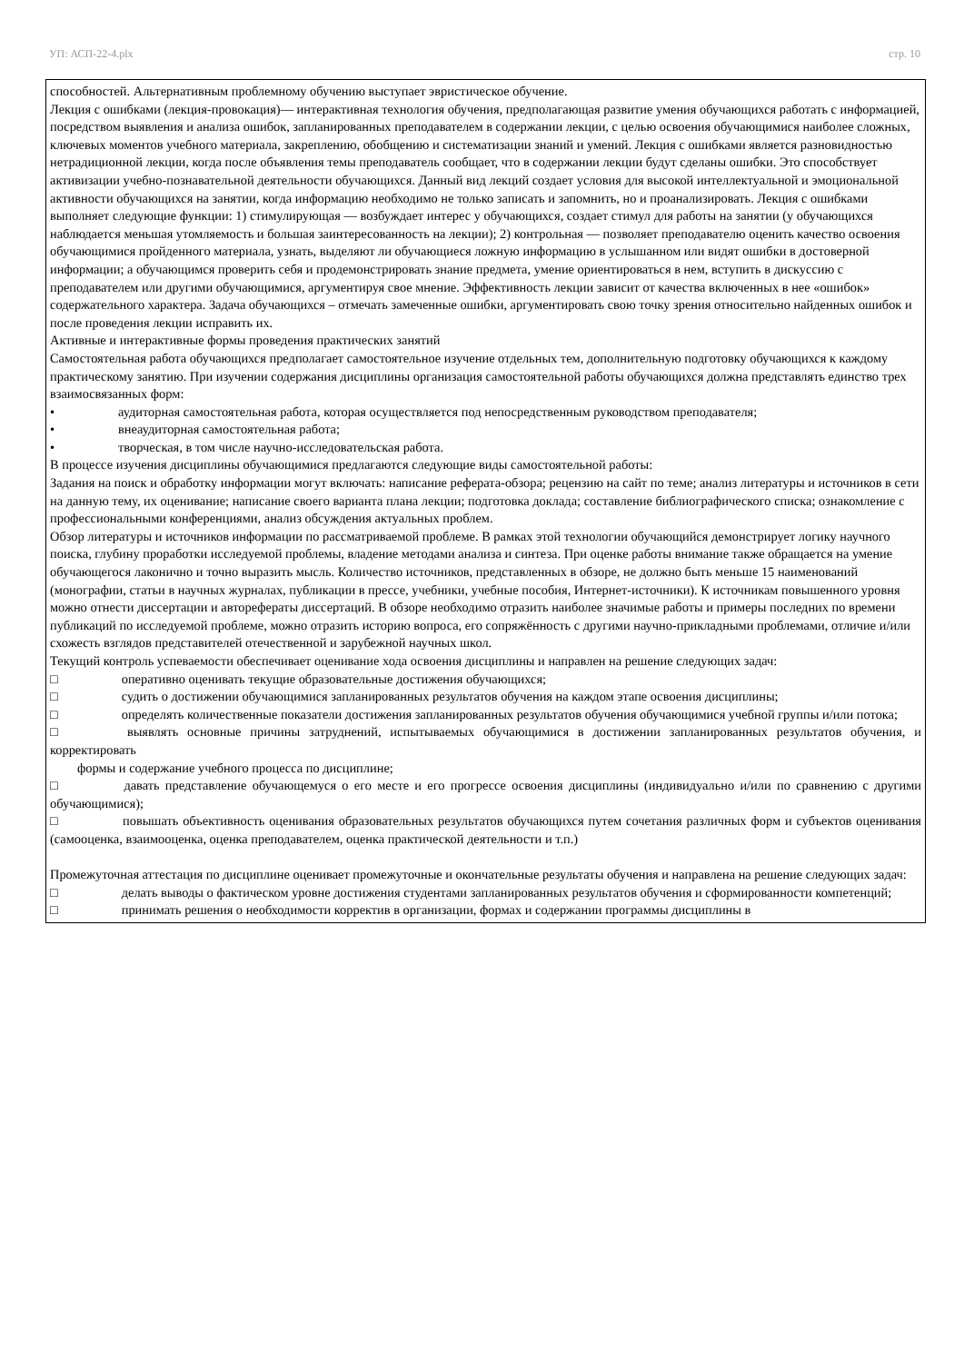УП: АСП-22-4.plx стр. 10
способностей. Альтернативным проблемному обучению выступает эвристическое обучение.
Лекция с ошибками (лекция-провокация)— интерактивная технология обучения, предполагающая развитие умения обучающихся работать с информацией, посредством выявления и анализа ошибок, запланированных преподавателем в содержании лекции, с целью освоения обучающимися наиболее сложных, ключевых моментов учебного материала, закреплению, обобщению и систематизации знаний и умений. Лекция с ошибками является разновидностью нетрадиционной лекции, когда после объявления темы преподаватель сообщает, что в содержании лекции будут сделаны ошибки. Это способствует активизации учебно-познавательной деятельности обучающихся. Данный вид лекций создает условия для высокой интеллектуальной и эмоциональной активности обучающихся на занятии, когда информацию необходимо не только записать и запомнить, но и проанализировать. Лекция с ошибками выполняет следующие функции: 1) стимулирующая — возбуждает интерес у обучающихся, создает стимул для работы на занятии (у обучающихся наблюдается меньшая утомляемость и большая заинтересованность на лекции); 2) контрольная — позволяет преподавателю оценить качество освоения обучающимися пройденного материала, узнать, выделяют ли обучающиеся ложную информацию в услышанном или видят ошибки в достоверной информации; а обучающимся проверить себя и продемонстрировать знание предмета, умение ориентироваться в нем, вступить в дискуссию с преподавателем или другими обучающимися, аргументируя свое мнение. Эффективность лекции зависит от качества включенных в нее «ошибок» содержательного характера. Задача обучающихся – отмечать замеченные ошибки, аргументировать свою точку зрения относительно найденных ошибок и после проведения лекции исправить их.
Активные и интерактивные формы проведения практических занятий
Самостоятельная работа обучающихся предполагает самостоятельное изучение отдельных тем, дополнительную подготовку обучающихся к каждому практическому занятию. При изучении содержания дисциплины организация самостоятельной работы обучающихся должна представлять единство трех взаимосвязанных форм:
• аудиторная самостоятельная работа, которая осуществляется под непосредственным руководством преподавателя;
• внеаудиторная самостоятельная работа;
• творческая, в том числе научно-исследовательская работа.
В процессе изучения дисциплины обучающимися предлагаются следующие виды самостоятельной работы:
Задания на поиск и обработку информации могут включать: написание реферата-обзора; рецензию на сайт по теме; анализ литературы и источников в сети на данную тему, их оценивание; написание своего варианта плана лекции; подготовка доклада; составление библиографического списка; ознакомление с профессиональными конференциями, анализ обсуждения актуальных проблем.
Обзор литературы и источников информации по рассматриваемой проблеме. В рамках этой технологии обучающийся демонстрирует логику научного поиска, глубину проработки исследуемой проблемы, владение методами анализа и синтеза. При оценке работы внимание также обращается на умение обучающегося лаконично и точно выразить мысль. Количество источников, представленных в обзоре, не должно быть меньше 15 наименований (монографии, статьи в научных журналах, публикации в прессе, учебники, учебные пособия, Интернет-источники). К источникам повышенного уровня можно отнести диссертации и авторефераты диссертаций. В обзоре необходимо отразить наиболее значимые работы и примеры последних по времени публикаций по исследуемой проблеме, можно отразить историю вопроса, его сопряжённость с другими научно-прикладными проблемами, отличие и/или схожесть взглядов представителей отечественной и зарубежной научных школ.
Текущий контроль успеваемости обеспечивает оценивание хода освоения дисциплины и направлен на решение следующих задач:
□ оперативно оценивать текущие образовательные достижения обучающихся;
□ судить о достижении обучающимися запланированных результатов обучения на каждом этапе освоения дисциплины;
□ определять количественные показатели достижения запланированных результатов обучения обучающимися учебной группы и/или потока;
□ выявлять основные причины затруднений, испытываемых обучающимися в достижении запланированных результатов обучения, и корректировать
формы и содержание учебного процесса по дисциплине;
□ давать представление обучающемуся о его месте и его прогрессе освоения дисциплины (индивидуально и/или по сравнению с другими обучающимися);
□ повышать объективность оценивания образовательных результатов обучающихся путем сочетания различных форм и субъектов оценивания (самооценка, взаимооценка, оценка преподавателем, оценка практической деятельности и т.п.)
Промежуточная аттестация по дисциплине оценивает промежуточные и окончательные результаты обучения и направлена на решение следующих задач:
□ делать выводы о фактическом уровне достижения студентами запланированных результатов обучения и сформированности компетенций;
□ принимать решения о необходимости корректив в организации, формах и содержании программы дисциплины в